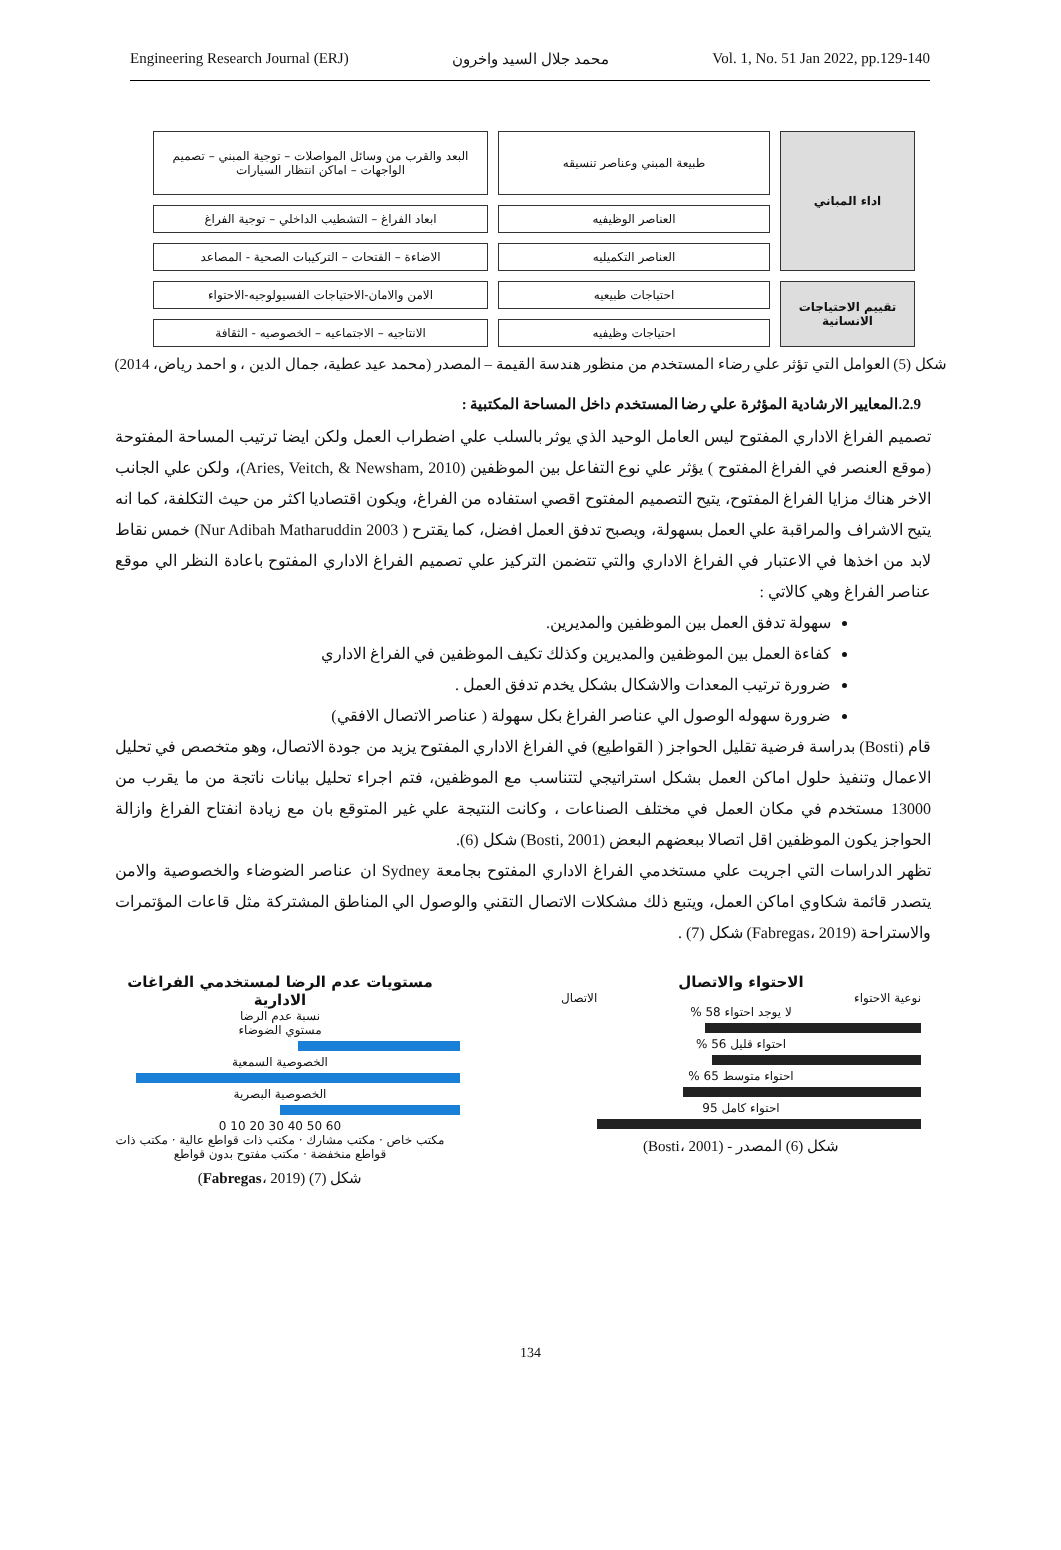Engineering Research Journal (ERJ) محمد جلال السيد واخرون Vol. 1, No. 51 Jan 2022, pp.129-140
اداء المباني
طبيعة المبني وعناصر تنسيقه
البعد والقرب من وسائل المواصلات – توجية المبني – تصميم الواجهات – اماكن انتظار السيارات
العناصر الوظيفيه
ابعاد الفراغ – التشطيب الداخلي – توجية الفراغ
العناصر التكميليه
الاضاءة – الفتحات – التركيبات الصحية - المصاعد
تقييم الاحتياجات الانسانية
احتياجات طبيعيه
الامن والامان-الاحتياجات الفسيولوجيه-الاحتواء
احتياجات وظيفيه
الانتاجيه – الاجتماعيه – الخصوصيه - الثقافة
شكل (5) العوامل التي تؤثر علي رضاء المستخدم من منظور هندسة القيمة – المصدر (محمد عيد عطية، جمال الدين ، و احمد رياض، 2014)
2.9.المعايير الارشادية المؤثرة علي رضا المستخدم داخل المساحة المكتبية :
تصميم الفراغ الاداري المفتوح ليس العامل الوحيد الذي يوثر بالسلب علي اضطراب العمل ولكن ايضا ترتيب المساحة المفتوحة (موقع العنصر في الفراغ المفتوح ) يؤثر علي نوع التفاعل بين الموظفين (Aries, Veitch, & Newsham, 2010)، ولكن علي الجانب الاخر هناك مزايا الفراغ المفتوح، يتيح التصميم المفتوح اقصي استفاده من الفراغ، ويكون اقتصاديا اكثر من حيث التكلفة، كما انه يتيح الاشراف والمراقبة علي العمل بسهولة، ويصبح تدفق العمل افضل، كما يقترح ( Nur Adibah Matharuddin 2003) خمس نقاط لابد من اخذها في الاعتبار في الفراغ الاداري والتي تتضمن التركيز علي تصميم الفراغ الاداري المفتوح باعادة النظر الي موقع عناصر الفراغ وهي كالاتي :
سهولة تدفق العمل بين الموظفين والمديرين.
كفاءة العمل بين الموظفين والمديرين وكذلك تكيف الموظفين في الفراغ الاداري
ضرورة ترتيب المعدات والاشكال بشكل يخدم تدفق العمل .
ضرورة سهوله الوصول الي عناصر الفراغ بكل سهولة ( عناصر الاتصال الافقي)
قام (Bosti) بدراسة فرضية تقليل الحواجز ( القواطيع) في الفراغ الاداري المفتوح يزيد من جودة الاتصال، وهو متخصص في تحليل الاعمال وتنفيذ حلول اماكن العمل بشكل استراتيجي لتتناسب مع الموظفين، فتم اجراء تحليل بيانات ناتجة من ما يقرب من 13000 مستخدم في مكان العمل في مختلف الصناعات ، وكانت النتيجة علي غير المتوقع بان مع زيادة انفتاح الفراغ وازالة الحواجز يكون الموظفين اقل اتصالا ببعضهم البعض (Bosti, 2001) شكل (6).
تظهر الدراسات التي اجريت علي مستخدمي الفراغ الاداري المفتوح بجامعة Sydney ان عناصر الضوضاء والخصوصية والامن يتصدر قائمة شكاوي اماكن العمل، ويتبع ذلك مشكلات الاتصال التقني والوصول الي المناطق المشتركة مثل قاعات المؤتمرات والاستراحة (Fabregas، 2019) شكل (7) .
الاحتواء والاتصال
نوعية الاحتواء الاتصال
لا يوجد احتواء 58 %
احتواء قليل 56 %
احتواء متوسط 65 %
احتواء كامل 95
شكل (6) المصدر - (Bosti، 2001)
مستويات عدم الرضا لمستخدمي الفراغات الادارية
نسبة عدم الرضا
مستوي الضوضاء
الخصوصية السمعية
الخصوصية البصرية
60 50 40 30 20 10 0
مكتب خاص · مكتب مشارك · مكتب ذات قواطع عالية · مكتب ذات قواطع منخفضة · مكتب مفتوح بدون قواطع
شكل (7) (Fabregas، 2019)
134